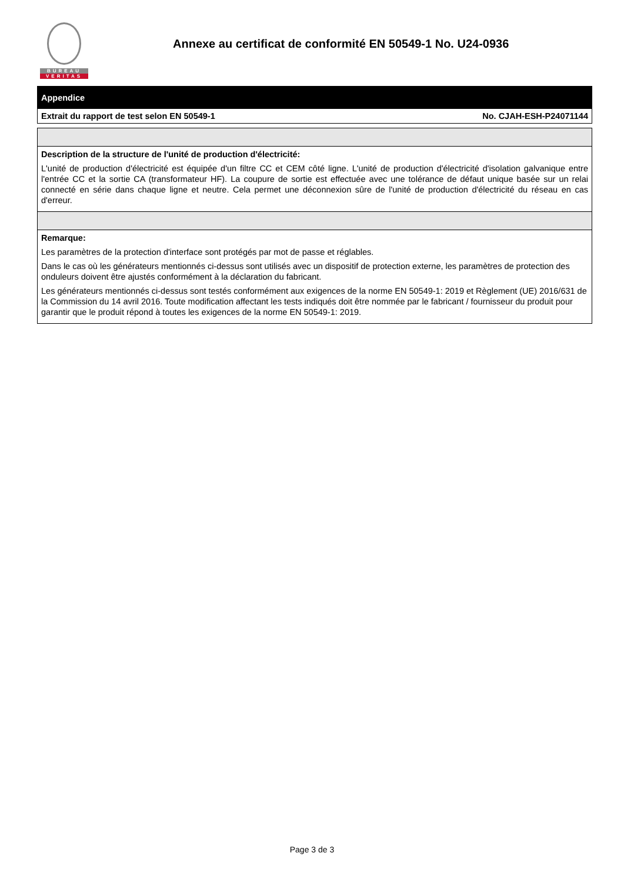BUREAU
VERITAS
Annexe au certificat de conformité EN 50549-1 No. U24-0936
| Appendice | |
| Extrait du rapport de test selon EN 50549-1 | No. CJAH-ESH-P24071144 |
| Description de la structure de l'unité de production d'électricité: L'unité de production d'électricité est équipée d'un filtre CC et CEM côté ligne. L'unité de production d'électricité d'isolation galvanique entre l'entrée CC et la sortie CA (transformateur HF). La coupure de sortie est effectuée avec une tolérance de défaut unique basée sur un relai connecté en série dans chaque ligne et neutre. Cela permet une déconnexion sûre de l'unité de production d'électricité du réseau en cas d'erreur. |
| Remarque: Les paramètres de la protection d'interface sont protégés par mot de passe et réglables. Dans le cas où les générateurs mentionnés ci-dessus sont utilisés avec un dispositif de protection externe, les paramètres de protection des onduleurs doivent être ajustés conformément à la déclaration du fabricant. Les générateurs mentionnés ci-dessus sont testés conformément aux exigences de la norme EN 50549-1: 2019 et Règlement (UE) 2016/631 de la Commission du 14 avril 2016. Toute modification affectant les tests indiqués doit être nommée par le fabricant / fournisseur du produit pour garantir que le produit répond à toutes les exigences de la norme EN 50549-1: 2019. |
Page 3 de 3